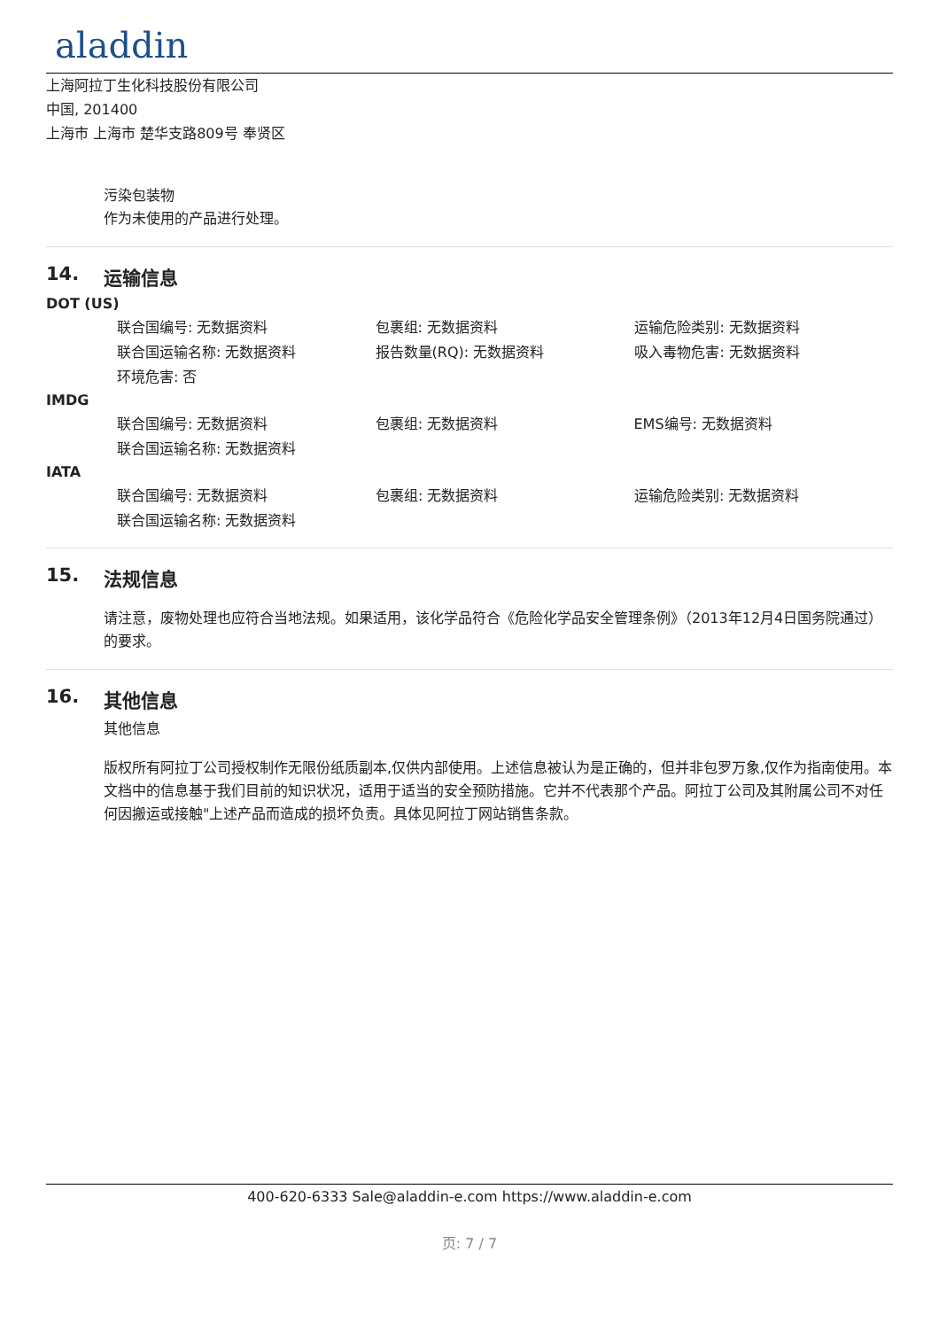aladdin
上海阿拉丁生化科技股份有限公司
中国, 201400
上海市 上海市 楚华支路809号 奉贤区
污染包装物
作为未使用的产品进行处理。
14. 运输信息
DOT (US)
| 联合国编号: 无数据资料 | 包裹组: 无数据资料 | 运输危险类别: 无数据资料 |
| 联合国运输名称: 无数据资料 | 报告数量(RQ): 无数据资料 | 吸入毒物危害: 无数据资料 |
| 环境危害: 否 | | |
IMDG
| 联合国编号: 无数据资料 | 包裹组: 无数据资料 | EMS编号: 无数据资料 |
| 联合国运输名称: 无数据资料 | | |
IATA
| 联合国编号: 无数据资料 | 包裹组: 无数据资料 | 运输危险类别: 无数据资料 |
| 联合国运输名称: 无数据资料 | | |
15. 法规信息
请注意，废物处理也应符合当地法规。如果适用，该化学品符合《危险化学品安全管理条例》（2013年12月4日国务院通过）的要求。
16. 其他信息
其他信息
版权所有阿拉丁公司授权制作无限份纸质副本,仅供内部使用。上述信息被认为是正确的，但并非包罗万象,仅作为指南使用。本文档中的信息基于我们目前的知识状况，适用于适当的安全预防措施。它并不代表那个产品。阿拉丁公司及其附属公司不对任何因搬运或接触"上述产品而造成的损坏负责。具体见阿拉丁网站销售条款。
400-620-6333 Sale@aladdin-e.com https://www.aladdin-e.com
页: 7 / 7